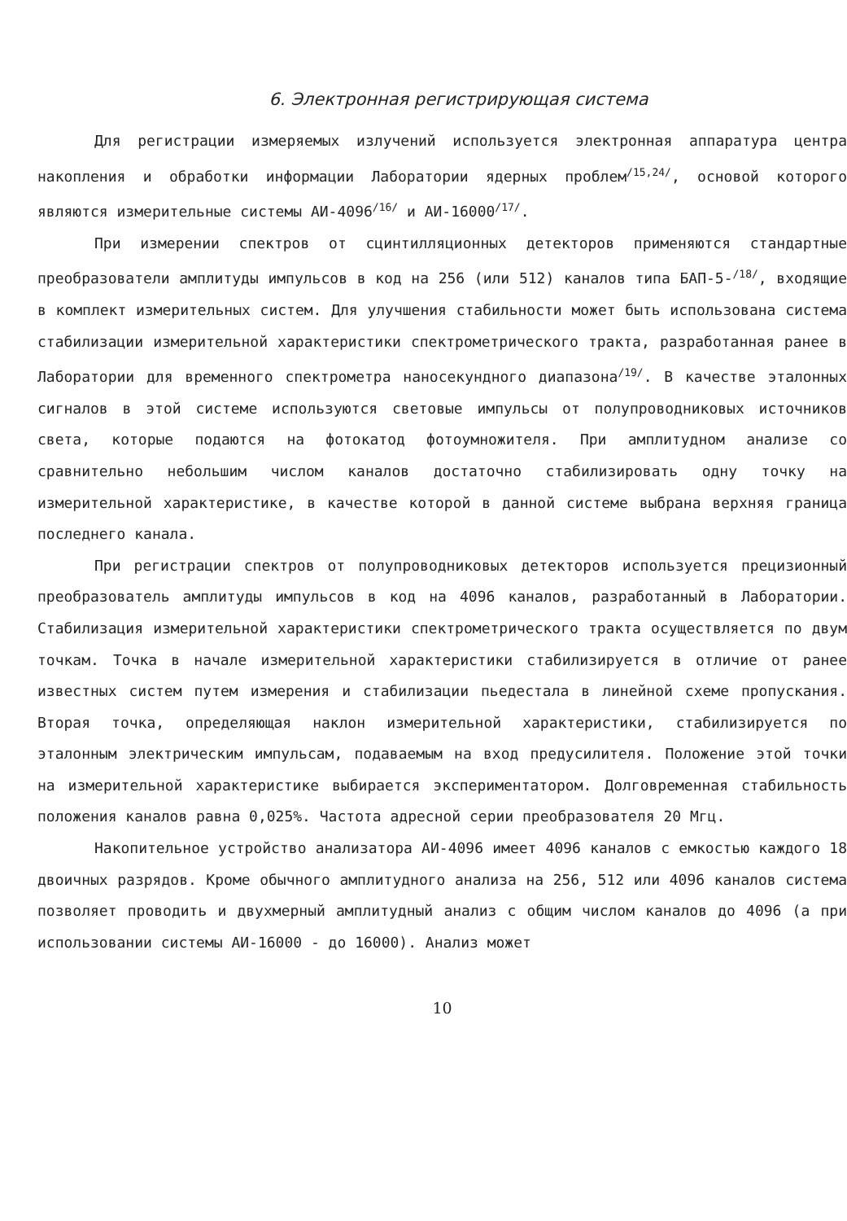6. Электронная регистрирующая система
Для регистрации измеряемых излучений используется электронная аппаратура центра накопления и обработки информации Лаборатории ядерных проблем<sup>/15,24/</sup>, основой которого являются измерительные системы АИ-4096<sup>/16/</sup> и АИ-16000<sup>/17/</sup>.
При измерении спектров от сцинтилляционных детекторов применяются стандартные преобразователи амплитуды импульсов в код на 256 (или 512) каналов типа БАП-5-<sup>/18/</sup>, входящие в комплект измерительных систем. Для улучшения стабильности может быть использована система стабилизации измерительной характеристики спектрометрического тракта, разработанная ранее в Лаборатории для временного спектрометра наносекундного диапазона<sup>/19/</sup>. В качестве эталонных сигналов в этой системе используются световые импульсы от полупроводниковых источников света, которые подаются на фотокатод фотоумножителя. При амплитудном анализе со сравнительно небольшим числом каналов достаточно стабилизировать одну точку на измерительной характеристике, в качестве которой в данной системе выбрана верхняя граница последнего канала.
При регистрации спектров от полупроводниковых детекторов используется прецизионный преобразователь амплитуды импульсов в код на 4096 каналов, разработанный в Лаборатории. Стабилизация измерительной характеристики спектрометрического тракта осуществляется по двум точкам. Точка в начале измерительной характеристики стабилизируется в отличие от ранее известных систем путем измерения и стабилизации пьедестала в линейной схеме пропускания. Вторая точка, определяющая наклон измерительной характеристики, стабилизируется по эталонным электрическим импульсам, подаваемым на вход предусилителя. Положение этой точки на измерительной характеристике выбирается экспериментатором. Долговременная стабильность положения каналов равна 0,025%. Частота адресной серии преобразователя 20 Мгц.
Накопительное устройство анализатора АИ-4096 имеет 4096 каналов с емкостью каждого 18 двоичных разрядов. Кроме обычного амплитудного анализа на 256, 512 или 4096 каналов система позволяет проводить и двухмерный амплитудный анализ с общим числом каналов до 4096 (а при использовании системы АИ-16000 - до 16000). Анализ может
10